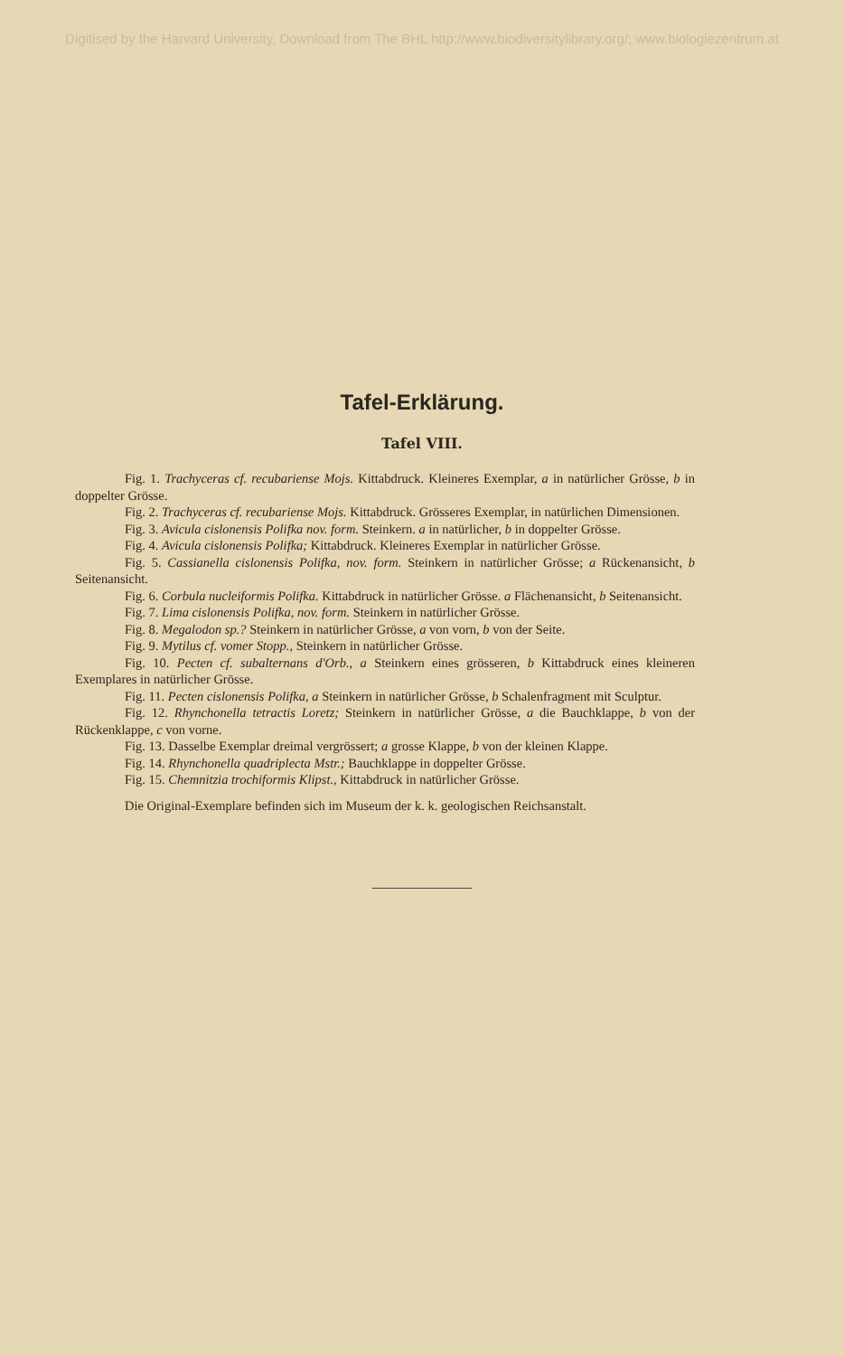Digitised by the Harvard University, Download from The BHL http://www.biodiversitylibrary.org/; www.biologiezentrum.at
Tafel-Erklärung.
Tafel VIII.
Fig. 1. Trachyceras cf. recubariense Mojs. Kittabdruck. Kleineres Exemplar, a in natürlicher Grösse, b in doppelter Grösse.
Fig. 2. Trachyceras cf. recubariense Mojs. Kittabdruck. Grösseres Exemplar, in natürlichen Dimensionen.
Fig. 3. Avicula cislonensis Polifka nov. form. Steinkern. a in natürlicher, b in doppelter Grösse.
Fig. 4. Avicula cislonensis Polifka; Kittabdruck. Kleineres Exemplar in natürlicher Grösse.
Fig. 5. Cassianella cislonensis Polifka, nov. form. Steinkern in natürlicher Grösse; a Rückenansicht, b Seitenansicht.
Fig. 6. Corbula nucleiformis Polifka. Kittabdruck in natürlicher Grösse. a Flächenansicht, b Seitenansicht.
Fig. 7. Lima cislonensis Polifka, nov. form. Steinkern in natürlicher Grösse.
Fig. 8. Megalodon sp.? Steinkern in natürlicher Grösse, a von vorn, b von der Seite.
Fig. 9. Mytilus cf. vomer Stopp., Steinkern in natürlicher Grösse.
Fig. 10. Pecten cf. subalternans d'Orb., a Steinkern eines grösseren, b Kittabdruck eines kleineren Exemplares in natürlicher Grösse.
Fig. 11. Pecten cislonensis Polifka, a Steinkern in natürlicher Grösse, b Schalenfragment mit Sculptur.
Fig. 12. Rhynchonella tetractis Loretz; Steinkern in natürlicher Grösse, a die Bauchklappe, b von der Rückenklappe, c von vorne.
Fig. 13. Dasselbe Exemplar dreimal vergrössert; a grosse Klappe, b von der kleinen Klappe.
Fig. 14. Rhynchonella quadriplecta Mstr.; Bauchklappe in doppelter Grösse.
Fig. 15. Chemnitzia trochiformis Klipst., Kittabdruck in natürlicher Grösse.
Die Original-Exemplare befinden sich im Museum der k. k. geologischen Reichsanstalt.